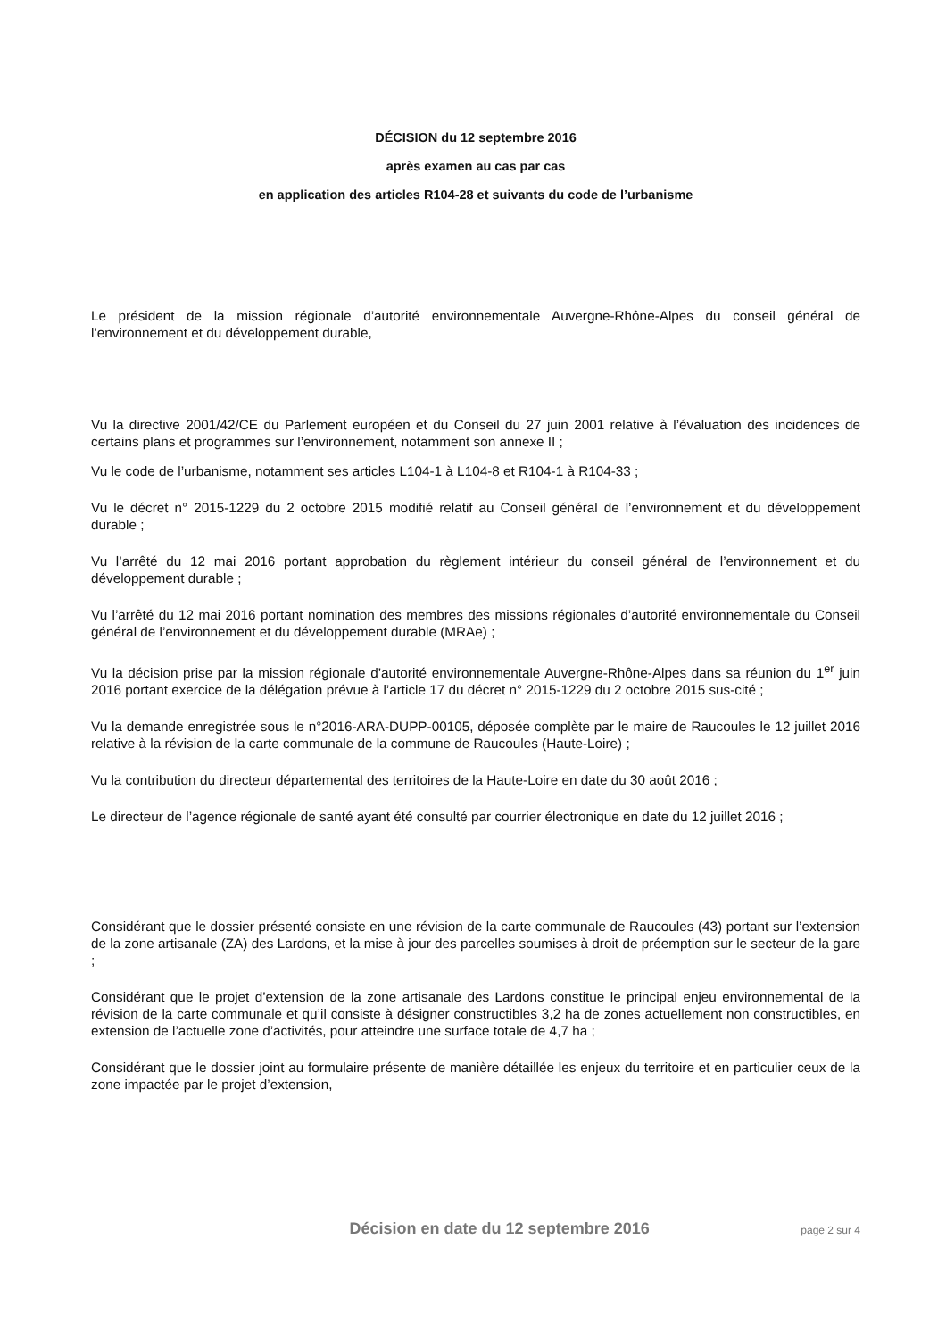DÉCISION du 12 septembre 2016
après examen au cas par cas
en application des articles R104-28 et suivants du code de l’urbanisme
Le président de la mission régionale d’autorité environnementale Auvergne-Rhône-Alpes du conseil général de l’environnement et du développement durable,
Vu la directive 2001/42/CE du Parlement européen et du Conseil du 27 juin 2001 relative à l’évaluation des incidences de certains plans et programmes sur l’environnement, notamment son annexe II ;
Vu le code de l’urbanisme, notamment ses articles L104-1 à L104-8 et R104-1 à R104-33 ;
Vu le décret n° 2015-1229 du 2 octobre 2015 modifié relatif au Conseil général de l’environnement et du développement durable ;
Vu l’arrêté du 12 mai 2016 portant approbation du règlement intérieur du conseil général de l’environnement et du développement durable ;
Vu l’arrêté du 12 mai 2016 portant nomination des membres des missions régionales d’autorité environnementale du Conseil général de l’environnement et du développement durable (MRAe) ;
Vu la décision prise par la mission régionale d’autorité environnementale Auvergne-Rhône-Alpes dans sa réunion du 1<sup>er</sup> juin 2016 portant exercice de la délégation prévue à l’article 17 du décret n° 2015-1229 du 2 octobre 2015 sus-cité ;
Vu la demande enregistrée sous le n°2016-ARA-DUPP-00105, déposée complète par le maire de Raucoules le 12 juillet 2016 relative à la révision de la carte communale de la commune de Raucoules (Haute-Loire) ;
Vu la contribution du directeur départemental des territoires de la Haute-Loire en date du 30 août 2016 ;
Le directeur de l’agence régionale de santé ayant été consulté par courrier électronique en date du 12 juillet 2016 ;
Considérant que le dossier présenté consiste en une révision de la carte communale de Raucoules (43) portant sur l’extension de la zone artisanale (ZA) des Lardons, et la mise à jour des parcelles soumises à droit de préemption sur le secteur de la gare ;
Considérant que le projet d’extension de la zone artisanale des Lardons constitue le principal enjeu environnemental de la révision de la carte communale et qu’il consiste à désigner constructibles 3,2 ha de zones actuellement non constructibles, en extension de l’actuelle zone d’activités, pour atteindre une surface totale de 4,7 ha ;
Considérant que le dossier joint au formulaire présente de manière détaillée les enjeux du territoire et en particulier ceux de la zone impactée par le projet d’extension,
Décision en date du 12 septembre 2016 page 2 sur 4